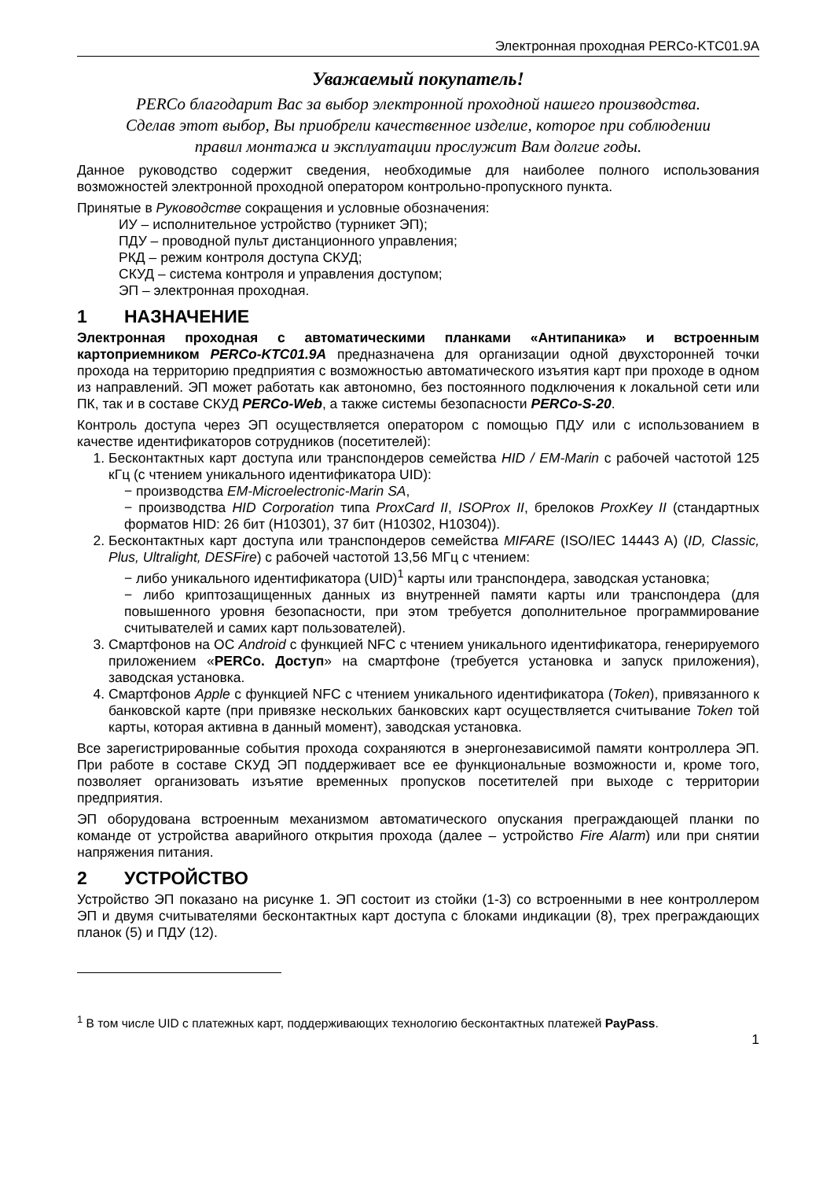Электронная проходная PERCo-KTC01.9A
Уважаемый покупатель!
PERCo благодарит Вас за выбор электронной проходной нашего производства.
Сделав этот выбор, Вы приобрели качественное изделие, которое при соблюдении
правил монтажа и эксплуатации прослужит Вам долгие годы.
Данное руководство содержит сведения, необходимые для наиболее полного использования возможностей электронной проходной оператором контрольно-пропускного пункта.
Принятые в Руководстве сокращения и условные обозначения:
ИУ – исполнительное устройство (турникет ЭП);
ПДУ – проводной пульт дистанционного управления;
РКД – режим контроля доступа СКУД;
СКУД – система контроля и управления доступом;
ЭП – электронная проходная.
1 НАЗНАЧЕНИЕ
Электронная проходная с автоматическими планками «Антипаника» и встроенным картоприемником PERCo-KTC01.9A предназначена для организации одной двухсторонней точки прохода на территорию предприятия с возможностью автоматического изъятия карт при проходе в одном из направлений. ЭП может работать как автономно, без постоянного подключения к локальной сети или ПК, так и в составе СКУД PERCo-Web, а также системы безопасности PERCo-S-20.
Контроль доступа через ЭП осуществляется оператором с помощью ПДУ или с использованием в качестве идентификаторов сотрудников (посетителей):
1. Бесконтактных карт доступа или транспондеров семейства HID / EM-Marin с рабочей частотой 125 кГц (с чтением уникального идентификатора UID):
− производства EM-Microelectronic-Marin SA,
− производства HID Corporation типа ProxCard II, ISOProx II, брелоков ProxKey II (стандартных форматов HID: 26 бит (H10301), 37 бит (H10302, H10304)).
2. Бесконтактных карт доступа или транспондеров семейства MIFARE (ISO/IEC 14443 A) (ID, Classic, Plus, Ultralight, DESFire) с рабочей частотой 13,56 МГц с чтением:
− либо уникального идентификатора (UID)<sup>1</sup> карты или транспондера, заводская установка;
− либо криптозащищенных данных из внутренней памяти карты или транспондера (для повышенного уровня безопасности, при этом требуется дополнительное программирование считывателей и самих карт пользователей).
3. Смартфонов на ОС Android с функцией NFC с чтением уникального идентификатора, генерируемого приложением «PERCo. Доступ» на смартфоне (требуется установка и запуск приложения), заводская установка.
4. Смартфонов Apple с функцией NFC с чтением уникального идентификатора (Token), привязанного к банковской карте (при привязке нескольких банковских карт осуществляется считывание Token той карты, которая активна в данный момент), заводская установка.
Все зарегистрированные события прохода сохраняются в энергонезависимой памяти контроллера ЭП. При работе в составе СКУД ЭП поддерживает все ее функциональные возможности и, кроме того, позволяет организовать изъятие временных пропусков посетителей при выходе с территории предприятия.
ЭП оборудована встроенным механизмом автоматического опускания преграждающей планки по команде от устройства аварийного открытия прохода (далее – устройство Fire Alarm) или при снятии напряжения питания.
2 УСТРОЙСТВО
Устройство ЭП показано на рисунке 1. ЭП состоит из стойки (1-3) со встроенными в нее контроллером ЭП и двумя считывателями бесконтактных карт доступа с блоками индикации (8), трех преграждающих планок (5) и ПДУ (12).
<sup>1</sup> В том числе UID с платежных карт, поддерживающих технологию бесконтактных платежей PayPass.
1